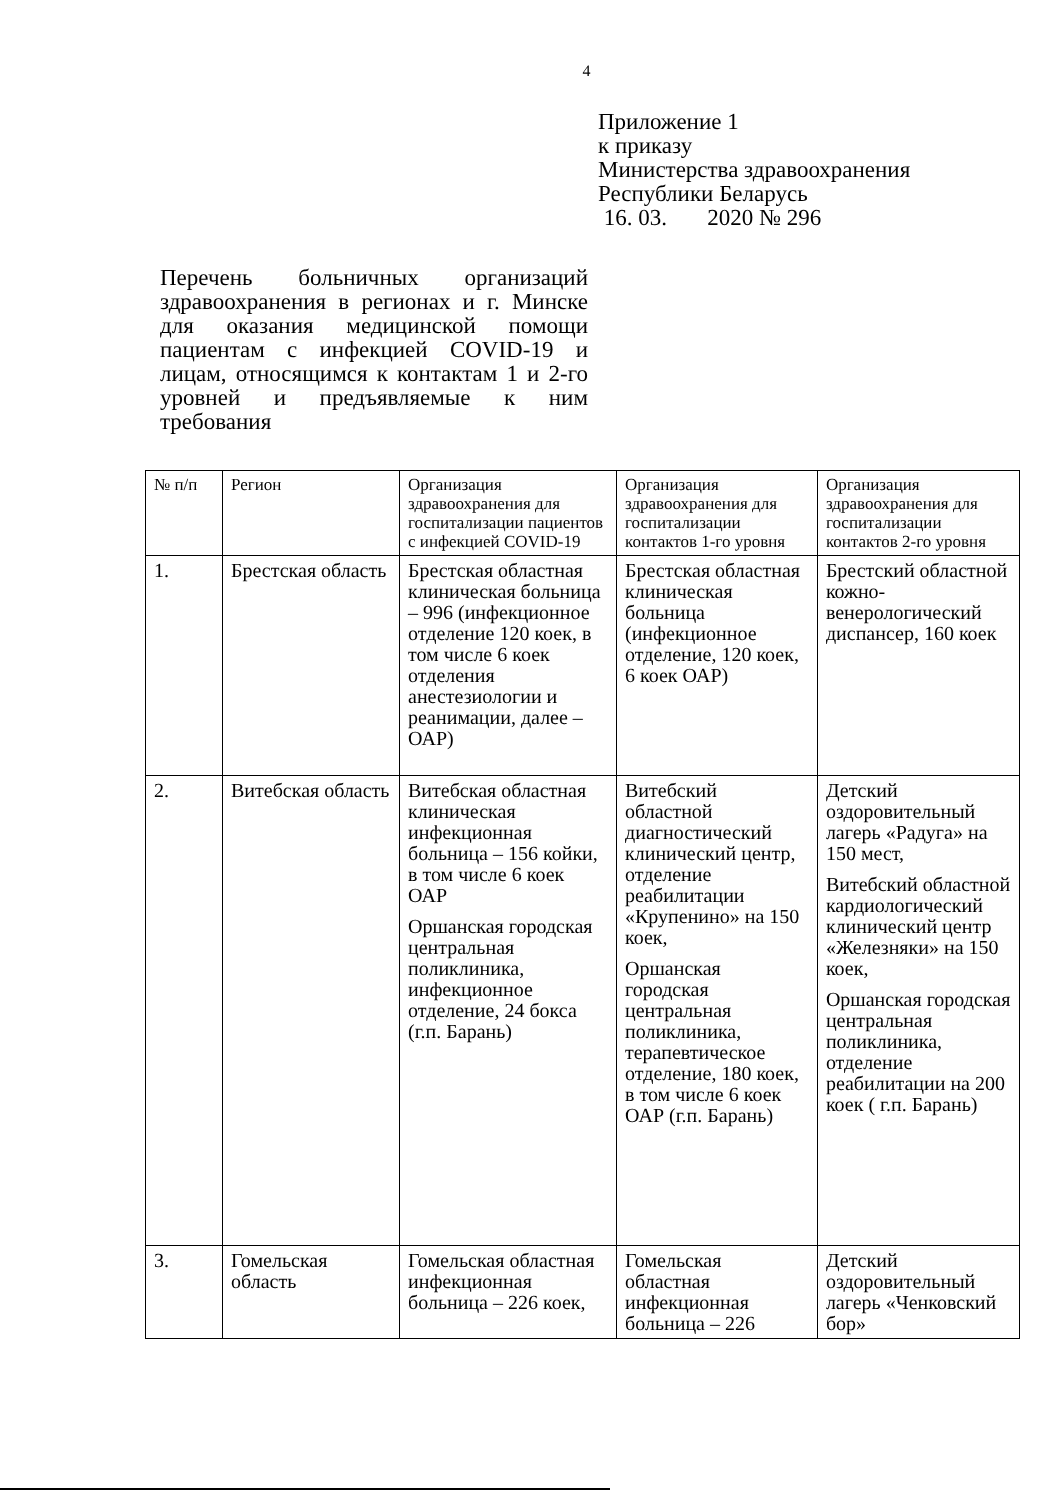4
Приложение 1
к приказу
Министерства здравоохранения
Республики Беларусь
16. 03. 2020 № 296
Перечень больничных организаций здравоохранения в регионах и г. Минске для оказания медицинской помощи пациентам с инфекцией COVID-19 и лицам, относящимся к контактам 1 и 2-го уровней и предъявляемые к ним требования
| № п/п | Регион | Организация здравоохранения для госпитализации пациентов с инфекцией COVID-19 | Организация здравоохранения для госпитализации контактов 1-го уровня | Организация здравоохранения для госпитализации контактов 2-го уровня |
| --- | --- | --- | --- | --- |
| 1. | Брестская область | Брестская областная клиническая больница – 996 (инфекционное отделение 120 коек, в том числе 6 коек отделения анестезиологии и реанимации, далее – ОАР) | Брестская областная клиническая больница (инфекционное отделение, 120 коек, 6 коек ОАР) | Брестский областной кожно-венерологический диспансер, 160 коек |
| 2. | Витебская область | Витебская областная клиническая инфекционная больница – 156 койки, в том числе 6 коек ОАР Оршанская городская центральная поликлиника, инфекционное отделение, 24 бокса (г.п. Барань) | Витебский областной диагностический клинический центр, отделение реабилитации «Крупенино» на 150 коек, Оршанская городская центральная поликлиника, терапевтическое отделение, 180 коек, в том числе 6 коек ОАР (г.п. Барань) | Детский оздоровительный лагерь «Радуга» на 150 мест, Витебский областной кардиологический клинический центр «Железняки» на 150 коек, Оршанская городская центральная поликлиника, отделение реабилитации на 200 коек ( г.п. Барань) |
| 3. | Гомельская область | Гомельская областная инфекционная больница – 226 коек, | Гомельская областная инфекционная больница – 226 | Детский оздоровительный лагерь «Ченковский бор» |